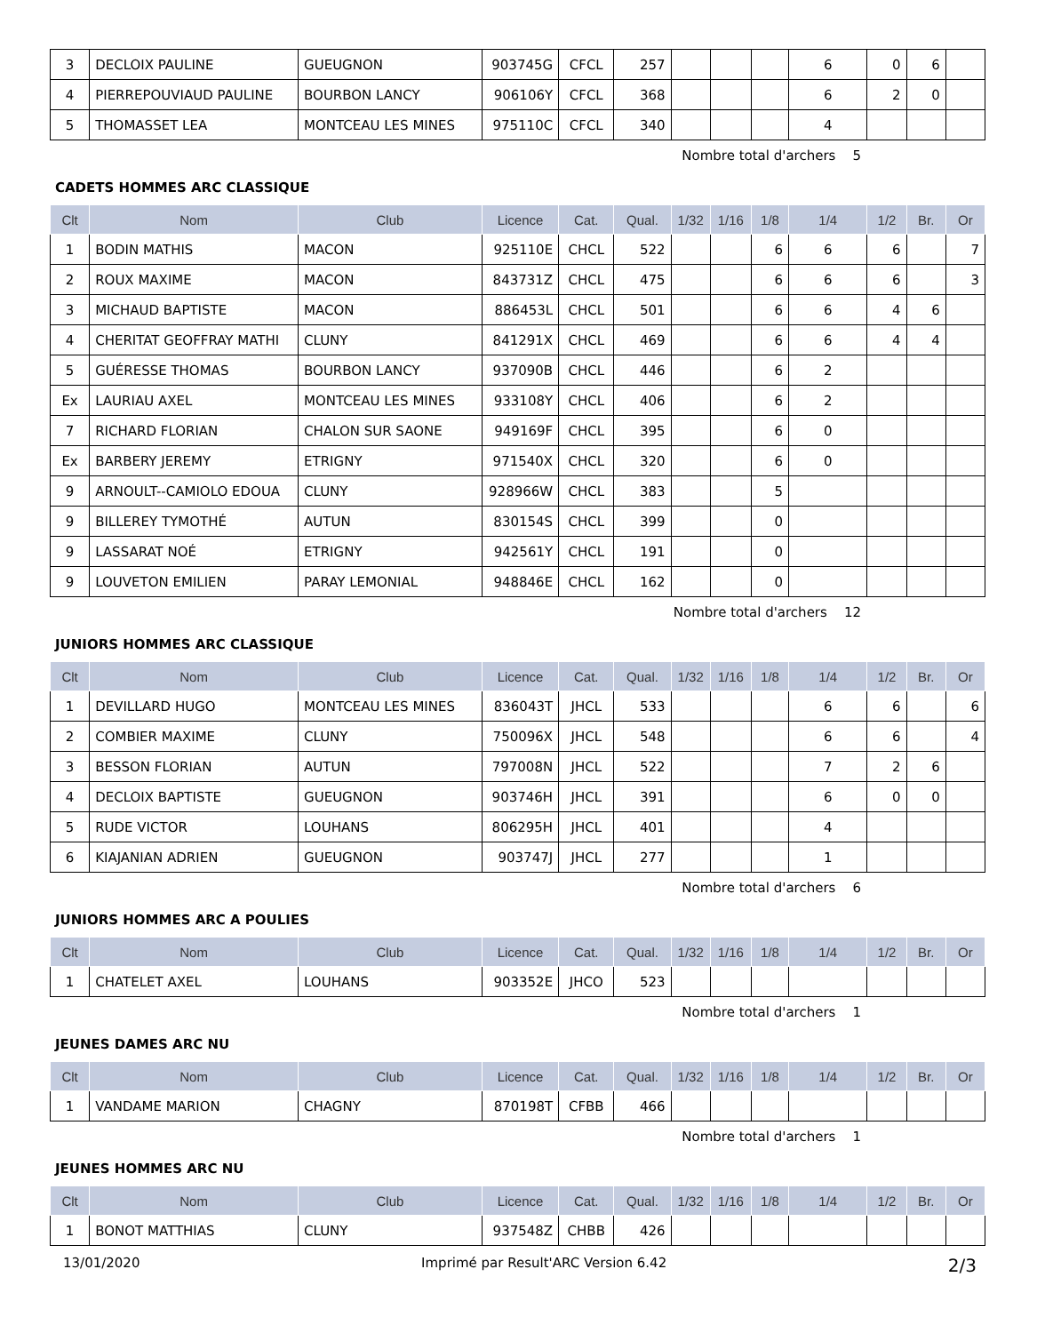| 3 | DECLOIX PAULINE | GUEUGNON | 903745G | CFCL | 257 | | | | 6 | 0 | 6 | |
| 4 | PIERREPOUVIAUD PAULINE | BOURBON LANCY | 906106Y | CFCL | 368 | | | | 6 | 2 | 0 | |
| 5 | THOMASSET LEA | MONTCEAU LES MINES | 975110C | CFCL | 340 | | | | 4 | | | |
Nombre total d'archers 5
CADETS HOMMES ARC CLASSIQUE
| Clt | Nom | Club | Licence | Cat. | Qual. | 1/32 | 1/16 | 1/8 | 1/4 | 1/2 | Br. | Or |
| --- | --- | --- | --- | --- | --- | --- | --- | --- | --- | --- | --- | --- |
| 1 | BODIN MATHIS | MACON | 925110E | CHCL | 522 | | | 6 | 6 | 6 | | 7 |
| 2 | ROUX MAXIME | MACON | 843731Z | CHCL | 475 | | | 6 | 6 | 6 | | 3 |
| 3 | MICHAUD BAPTISTE | MACON | 886453L | CHCL | 501 | | | 6 | 6 | 4 | 6 | |
| 4 | CHERITAT GEOFFRAY MATHI | CLUNY | 841291X | CHCL | 469 | | | 6 | 6 | 4 | 4 | |
| 5 | GUÉRESSE THOMAS | BOURBON LANCY | 937090B | CHCL | 446 | | | 6 | 2 | | | |
| Ex | LAURIAU AXEL | MONTCEAU LES MINES | 933108Y | CHCL | 406 | | | 6 | 2 | | | |
| 7 | RICHARD FLORIAN | CHALON SUR SAONE | 949169F | CHCL | 395 | | | 6 | 0 | | | |
| Ex | BARBERY JEREMY | ETRIGNY | 971540X | CHCL | 320 | | | 6 | 0 | | | |
| 9 | ARNOULT--CAMIOLO EDOUA | CLUNY | 928966W | CHCL | 383 | | | 5 | | | | |
| 9 | BILLEREY TYMOTHÉ | AUTUN | 830154S | CHCL | 399 | | | 0 | | | | |
| 9 | LASSARAT NOÉ | ETRIGNY | 942561Y | CHCL | 191 | | | 0 | | | | |
| 9 | LOUVETON EMILIEN | PARAY LEMONIAL | 948846E | CHCL | 162 | | | 0 | | | | |
Nombre total d'archers 12
JUNIORS HOMMES ARC CLASSIQUE
| Clt | Nom | Club | Licence | Cat. | Qual. | 1/32 | 1/16 | 1/8 | 1/4 | 1/2 | Br. | Or |
| --- | --- | --- | --- | --- | --- | --- | --- | --- | --- | --- | --- | --- |
| 1 | DEVILLARD HUGO | MONTCEAU LES MINES | 836043T | JHCL | 533 | | | | 6 | 6 | | 6 |
| 2 | COMBIER MAXIME | CLUNY | 750096X | JHCL | 548 | | | | 6 | 6 | | 4 |
| 3 | BESSON FLORIAN | AUTUN | 797008N | JHCL | 522 | | | | 7 | 2 | 6 | |
| 4 | DECLOIX BAPTISTE | GUEUGNON | 903746H | JHCL | 391 | | | | 6 | 0 | 0 | |
| 5 | RUDE VICTOR | LOUHANS | 806295H | JHCL | 401 | | | | 4 | | | |
| 6 | KIAJANIAN ADRIEN | GUEUGNON | 903747J | JHCL | 277 | | | | 1 | | | |
Nombre total d'archers 6
JUNIORS HOMMES ARC A POULIES
| Clt | Nom | Club | Licence | Cat. | Qual. | 1/32 | 1/16 | 1/8 | 1/4 | 1/2 | Br. | Or |
| --- | --- | --- | --- | --- | --- | --- | --- | --- | --- | --- | --- | --- |
| 1 | CHATELET AXEL | LOUHANS | 903352E | JHCO | 523 | | | | | | | |
Nombre total d'archers 1
JEUNES DAMES ARC NU
| Clt | Nom | Club | Licence | Cat. | Qual. | 1/32 | 1/16 | 1/8 | 1/4 | 1/2 | Br. | Or |
| --- | --- | --- | --- | --- | --- | --- | --- | --- | --- | --- | --- | --- |
| 1 | VANDAME MARION | CHAGNY | 870198T | CFBB | 466 | | | | | | | |
Nombre total d'archers 1
JEUNES HOMMES ARC NU
| Clt | Nom | Club | Licence | Cat. | Qual. | 1/32 | 1/16 | 1/8 | 1/4 | 1/2 | Br. | Or |
| --- | --- | --- | --- | --- | --- | --- | --- | --- | --- | --- | --- | --- |
| 1 | BONOT MATTHIAS | CLUNY | 937548Z | CHBB | 426 | | | | | | | |
13/01/2020 Imprimé par Result'ARC Version 6.42 2/3